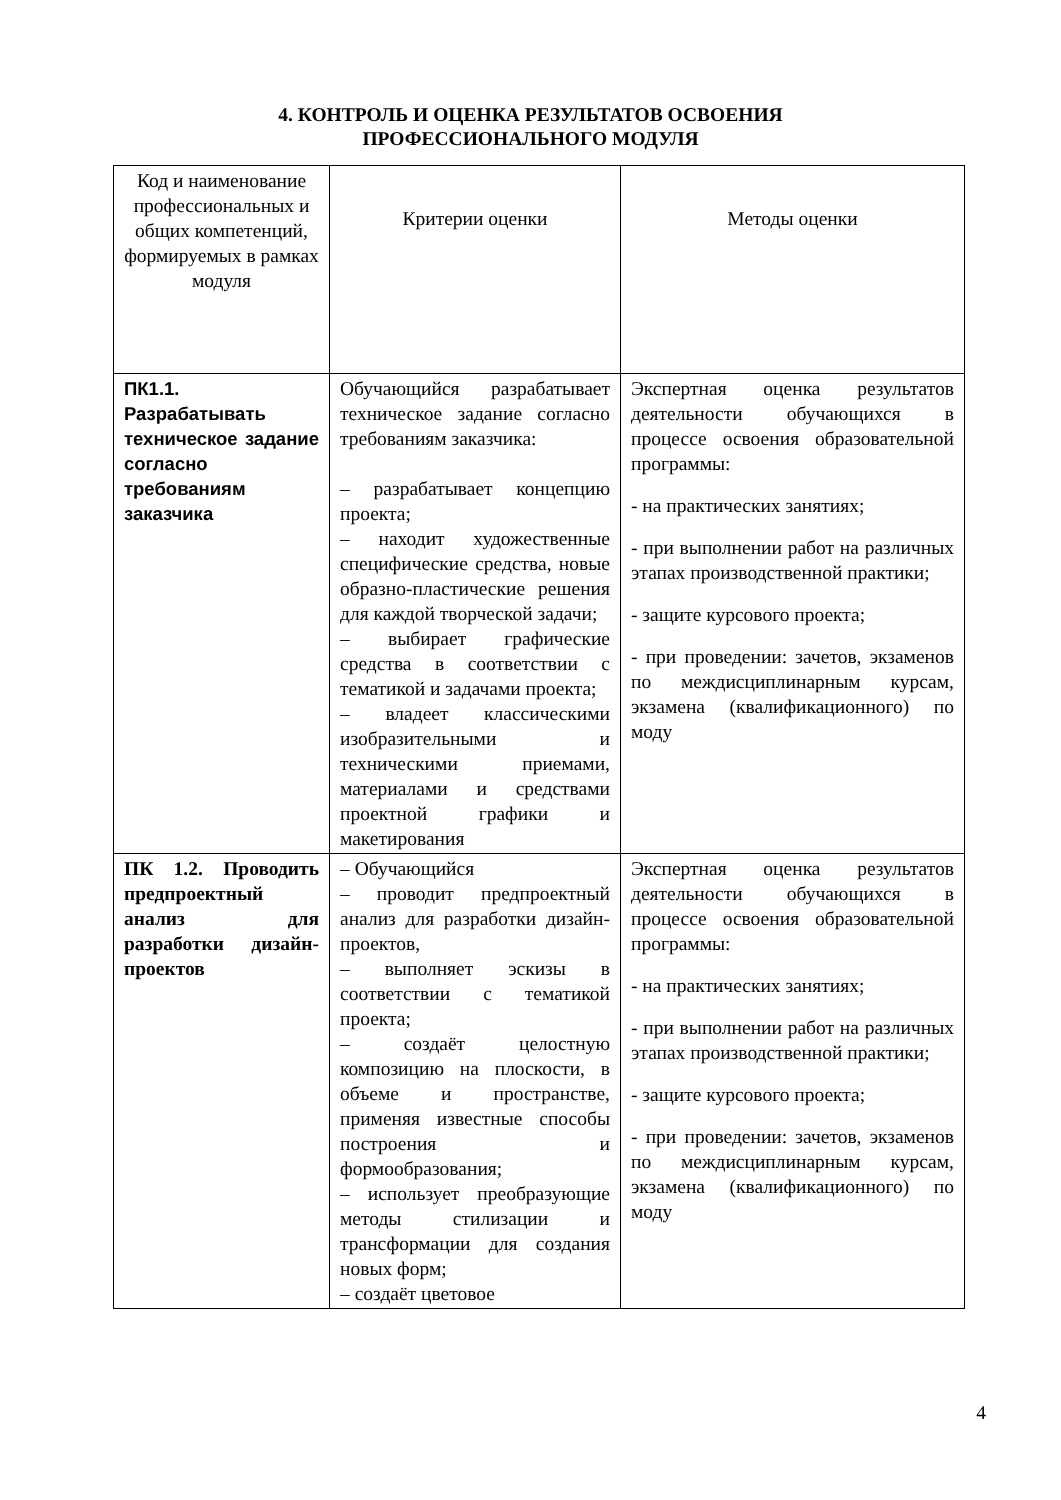4. КОНТРОЛЬ И ОЦЕНКА РЕЗУЛЬТАТОВ ОСВОЕНИЯ
ПРОФЕССИОНАЛЬНОГО МОДУЛЯ
| Код и наименование профессиональных и общих компетенций, формируемых в рамках модуля | Критерии оценки | Методы оценки |
| --- | --- | --- |
| ПК1.1. Разрабатывать техническое задание согласно требованиям заказчика | Обучающийся разрабатывает техническое задание согласно требованиям заказчика: – разрабатывает концепцию проекта; – находит художественные специфические средства, новые образно-пластические решения для каждой творческой задачи; – выбирает графические средства в соответствии с тематикой и задачами проекта; – владеет классическими изобразительными и техническими приемами, материалами и средствами проектной графики и макетирования | Экспертная оценка результатов деятельности обучающихся в процессе освоения образовательной программы: - на практических занятиях; - при выполнении работ на различных этапах производственной практики; - защите курсового проекта; - при проведении: зачетов, экзаменов по междисциплинарным курсам, экзамена (квалификационного) по моду |
| ПК 1.2. Проводить предпроектный анализ для разработки дизайн-проектов | – Обучающийся – проводит предпроектный анализ для разработки дизайн-проектов, – выполняет эскизы в соответствии с тематикой проекта; – создаёт целостную композицию на плоскости, в объеме и пространстве, применяя известные способы построения и формообразования; – использует преобразующие методы стилизации и трансформации для создания новых форм; – создаёт цветовое | Экспертная оценка результатов деятельности обучающихся в процессе освоения образовательной программы: - на практических занятиях; - при выполнении работ на различных этапах производственной практики; - защите курсового проекта; - при проведении: зачетов, экзаменов по междисциплинарным курсам, экзамена (квалификационного) по моду |
4